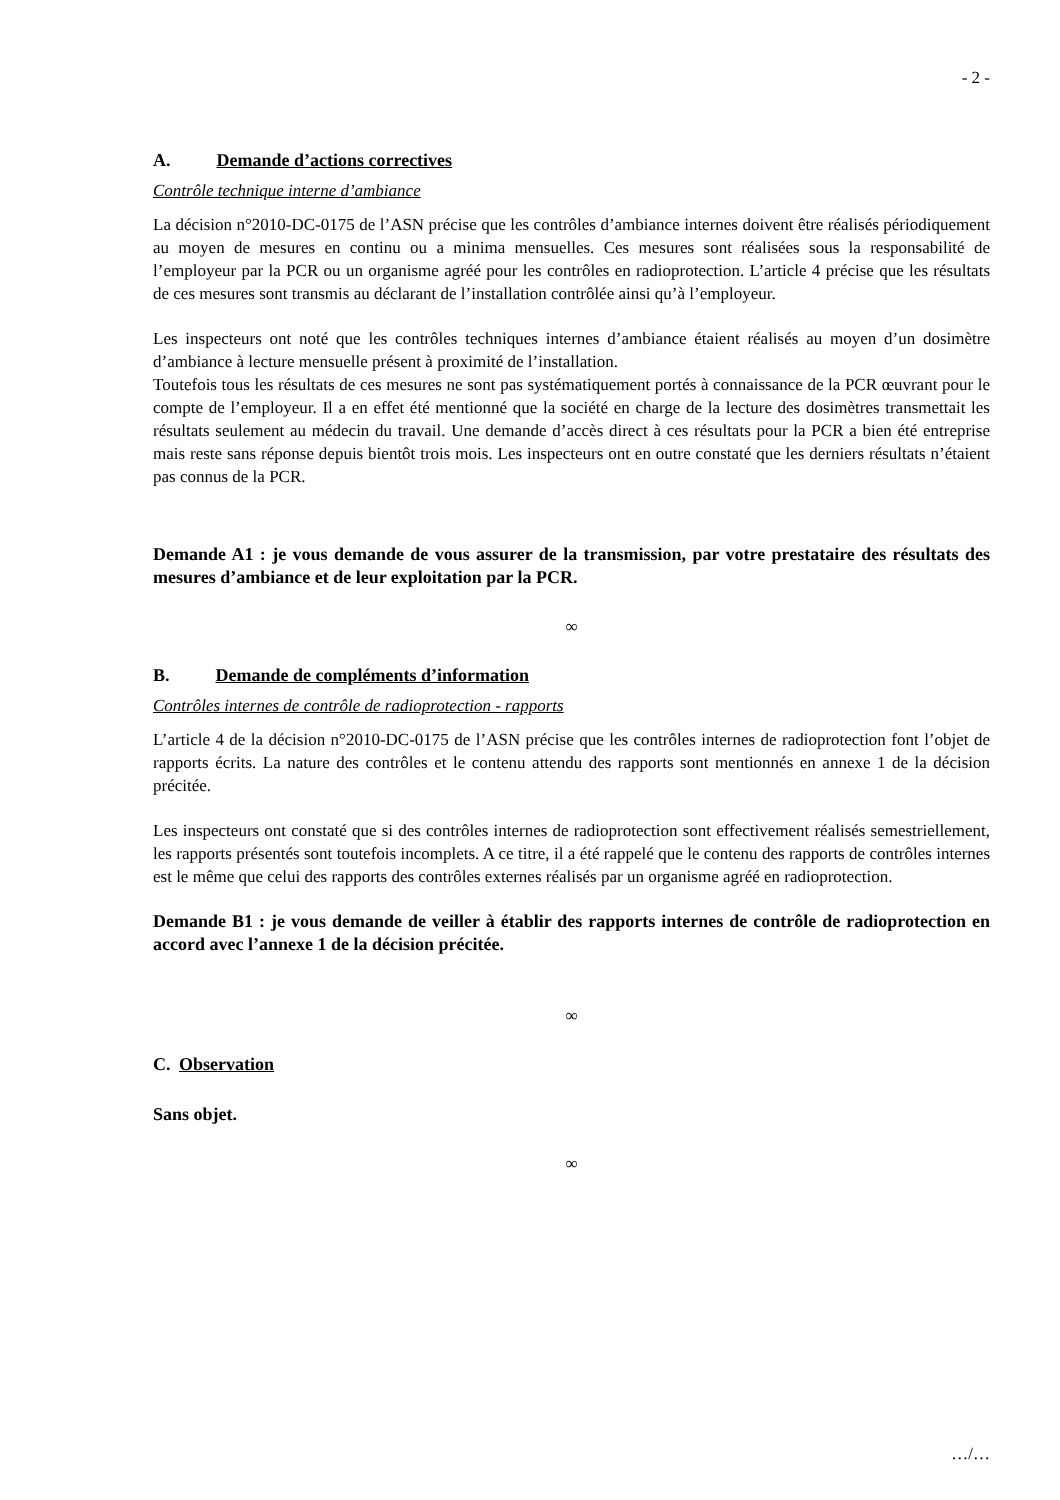- 2 -
A. Demande d’actions correctives
Contrôle technique interne d’ambiance
La décision n°2010-DC-0175 de l’ASN précise que les contrôles d’ambiance internes doivent être réalisés périodiquement au moyen de mesures en continu ou a minima mensuelles. Ces mesures sont réalisées sous la responsabilité de l’employeur par la PCR ou un organisme agréé pour les contrôles en radioprotection. L’article 4 précise que les résultats de ces mesures sont transmis au déclarant de l’installation contrôlée ainsi qu’à l’employeur.
Les inspecteurs ont noté que les contrôles techniques internes d’ambiance étaient réalisés au moyen d’un dosimètre d’ambiance à lecture mensuelle présent à proximité de l’installation.
Toutefois tous les résultats de ces mesures ne sont pas systématiquement portés à connaissance de la PCR œuvrant pour le compte de l’employeur. Il a en effet été mentionné que la société en charge de la lecture des dosimètres transmettait les résultats seulement au médecin du travail. Une demande d’accès direct à ces résultats pour la PCR a bien été entreprise mais reste sans réponse depuis bientôt trois mois. Les inspecteurs ont en outre constaté que les derniers résultats n’étaient pas connus de la PCR.
Demande A1 : je vous demande de vous assurer de la transmission, par votre prestataire des résultats des mesures d’ambiance et de leur exploitation par la PCR.
∞
B. Demande de compléments d’information
Contrôles internes de contrôle de radioprotection - rapports
L’article 4 de la décision n°2010-DC-0175 de l’ASN précise que les contrôles internes de radioprotection font l’objet de rapports écrits. La nature des contrôles et le contenu attendu des rapports sont mentionnés en annexe 1 de la décision précitée.
Les inspecteurs ont constaté que si des contrôles internes de radioprotection sont effectivement réalisés semestriellement, les rapports présentés sont toutefois incomplets. A ce titre, il a été rappelé que le contenu des rapports de contrôles internes est le même que celui des rapports des contrôles externes réalisés par un organisme agréé en radioprotection.
Demande B1 : je vous demande de veiller à établir des rapports internes de contrôle de radioprotection en accord avec l’annexe 1 de la décision précitée.
∞
C. Observation
Sans objet.
∞
…/…